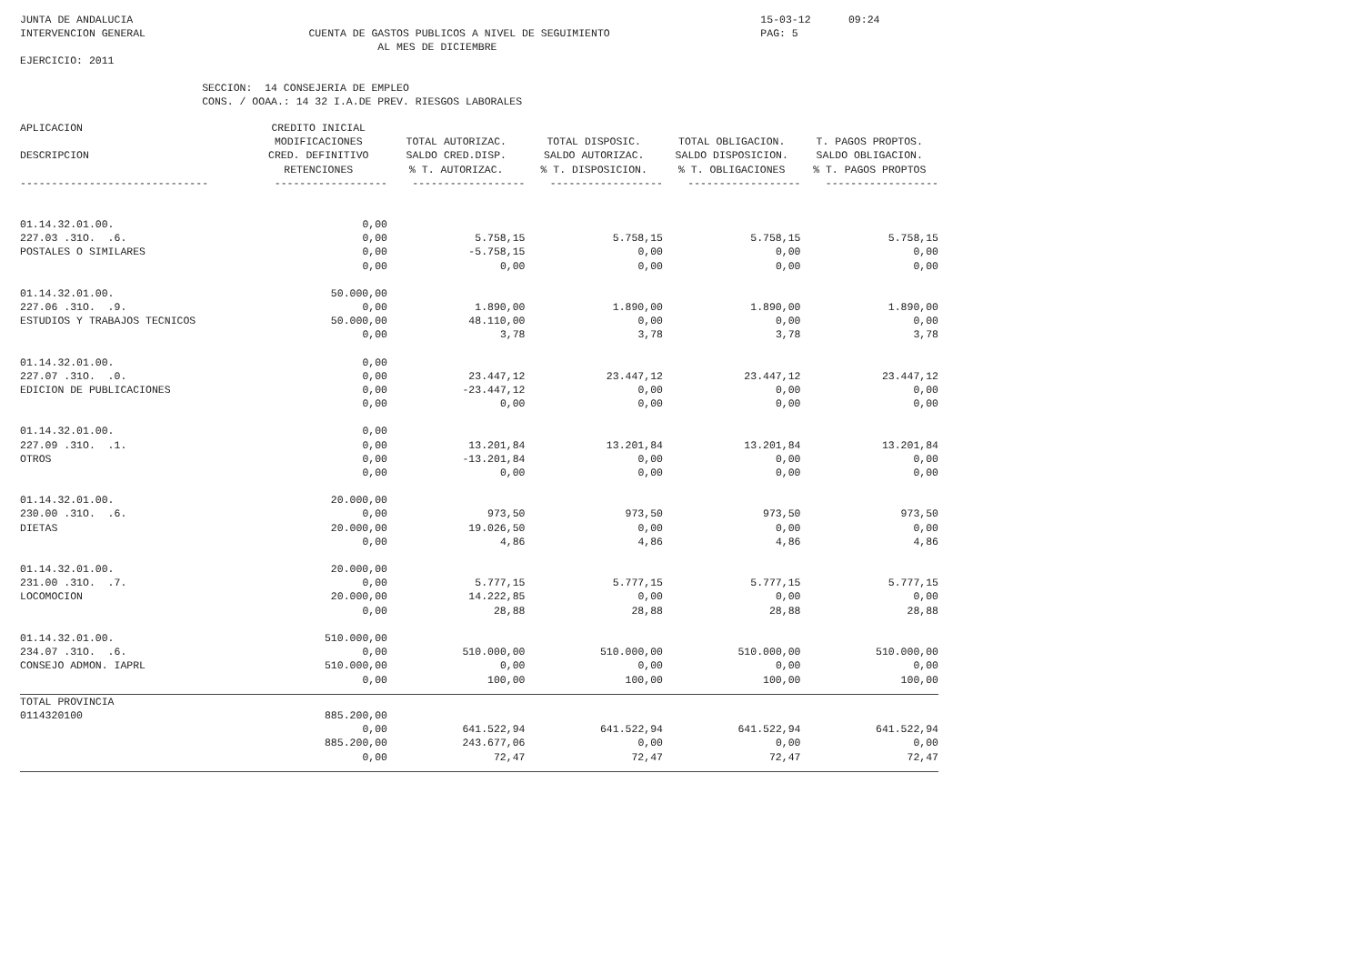JUNTA DE ANDALUCIA 15-03-12 09:24
INTERVENCION GENERAL CUENTA DE GASTOS PUBLICOS A NIVEL DE SEGUIMIENTO PAG: 5
AL MES DE DICIEMBRE
EJERCICIO: 2011
SECCION: 14 CONSEJERIA DE EMPLEO
CONS. / OOAA.: 14 32 I.A.DE PREV. RIESGOS LABORALES
| APLICACION | CREDITO INICIAL | | | | |
| --- | --- | --- | --- | --- | --- |
| | MODIFICACIONES | TOTAL AUTORIZAC. | TOTAL DISPOSIC. | TOTAL OBLIGACION. | T. PAGOS PROPTOS. |
| DESCRIPCION | CRED. DEFINITIVO | SALDO CRED.DISP. | SALDO AUTORIZAC. | SALDO DISPOSICION. | SALDO OBLIGACION. |
| | RETENCIONES | % T. AUTORIZAC. | % T. DISPOSICION. | % T. OBLIGACIONES | % T. PAGOS PROPTOS |
| ------------------------------ | ------------------ | ------------------ | ------------------ | ------------------ | ------------------ |
| 01.14.32.01.00. | 0,00 | | | | |
| 227.03 .31O. .6. | 0,00 | 5.758,15 | 5.758,15 | 5.758,15 | 5.758,15 |
| POSTALES O SIMILARES | 0,00 | -5.758,15 | 0,00 | 0,00 | 0,00 |
| | 0,00 | 0,00 | 0,00 | 0,00 | 0,00 |
| 01.14.32.01.00. | 50.000,00 | | | | |
| 227.06 .31O. .9. | 0,00 | 1.890,00 | 1.890,00 | 1.890,00 | 1.890,00 |
| ESTUDIOS Y TRABAJOS TECNICOS | 50.000,00 | 48.110,00 | 0,00 | 0,00 | 0,00 |
| | 0,00 | 3,78 | 3,78 | 3,78 | 3,78 |
| 01.14.32.01.00. | 0,00 | | | | |
| 227.07 .31O. .0. | 0,00 | 23.447,12 | 23.447,12 | 23.447,12 | 23.447,12 |
| EDICION DE PUBLICACIONES | 0,00 | -23.447,12 | 0,00 | 0,00 | 0,00 |
| | 0,00 | 0,00 | 0,00 | 0,00 | 0,00 |
| 01.14.32.01.00. | 0,00 | | | | |
| 227.09 .31O. .1. | 0,00 | 13.201,84 | 13.201,84 | 13.201,84 | 13.201,84 |
| OTROS | 0,00 | -13.201,84 | 0,00 | 0,00 | 0,00 |
| | 0,00 | 0,00 | 0,00 | 0,00 | 0,00 |
| 01.14.32.01.00. | 20.000,00 | | | | |
| 230.00 .31O. .6. | 0,00 | 973,50 | 973,50 | 973,50 | 973,50 |
| DIETAS | 20.000,00 | 19.026,50 | 0,00 | 0,00 | 0,00 |
| | 0,00 | 4,86 | 4,86 | 4,86 | 4,86 |
| 01.14.32.01.00. | 20.000,00 | | | | |
| 231.00 .31O. .7. | 0,00 | 5.777,15 | 5.777,15 | 5.777,15 | 5.777,15 |
| LOCOMOCION | 20.000,00 | 14.222,85 | 0,00 | 0,00 | 0,00 |
| | 0,00 | 28,88 | 28,88 | 28,88 | 28,88 |
| 01.14.32.01.00. | 510.000,00 | | | | |
| 234.07 .31O. .6. | 0,00 | 510.000,00 | 510.000,00 | 510.000,00 | 510.000,00 |
| CONSEJO ADMON. IAPRL | 510.000,00 | 0,00 | 0,00 | 0,00 | 0,00 |
| | 0,00 | 100,00 | 100,00 | 100,00 | 100,00 |
| TOTAL PROVINCIA | | | | | |
| 0114320100 | 885.200,00 | | | | |
| | 0,00 | 641.522,94 | 641.522,94 | 641.522,94 | 641.522,94 |
| | 885.200,00 | 243.677,06 | 0,00 | 0,00 | 0,00 |
| | 0,00 | 72,47 | 72,47 | 72,47 | 72,47 |